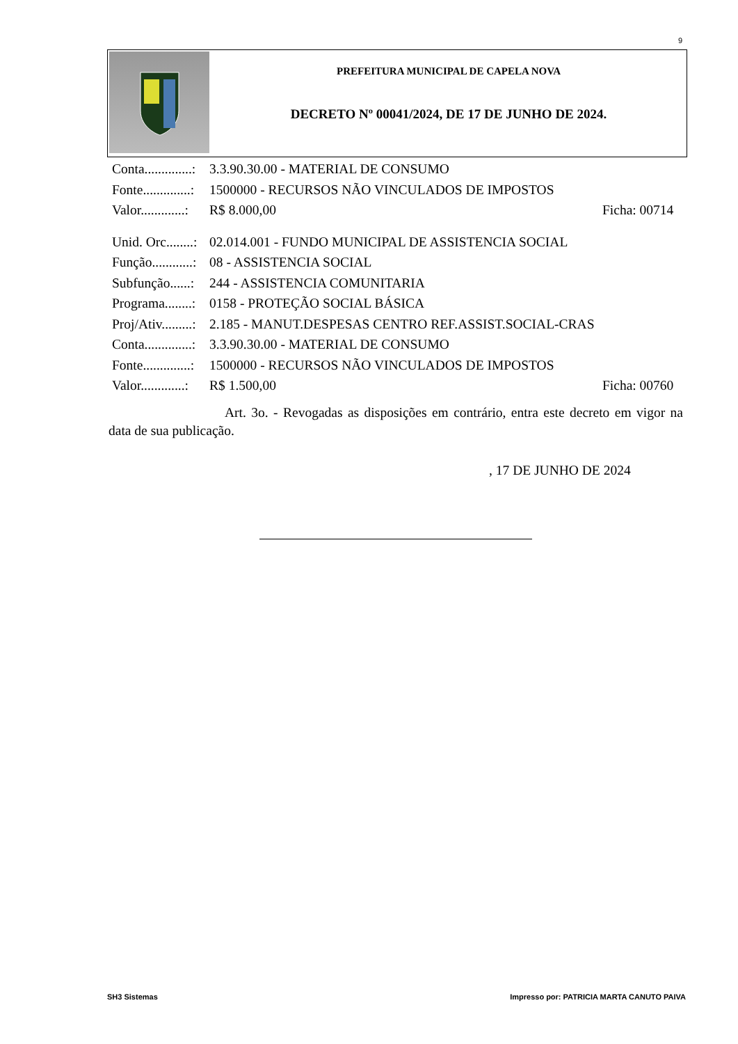9
PREFEITURA MUNICIPAL DE CAPELA NOVA
DECRETO Nº 00041/2024, DE 17 DE JUNHO DE 2024.
Conta..............: 3.3.90.30.00 - MATERIAL DE CONSUMO
Fonte..............: 1500000 - RECURSOS NÃO VINCULADOS DE IMPOSTOS
Valor.............: R$ 8.000,00 Ficha: 00714
Unid. Orc........: 02.014.001 - FUNDO MUNICIPAL DE ASSISTENCIA SOCIAL
Função............: 08 - ASSISTENCIA SOCIAL
Subfunção......: 244 - ASSISTENCIA COMUNITARIA
Programa........: 0158 - PROTEÇÃO SOCIAL BÁSICA
Proj/Ativ.........: 2.185 - MANUT.DESPESAS CENTRO REF.ASSIST.SOCIAL-CRAS
Conta..............: 3.3.90.30.00 - MATERIAL DE CONSUMO
Fonte..............: 1500000 - RECURSOS NÃO VINCULADOS DE IMPOSTOS
Valor.............: R$ 1.500,00 Ficha: 00760
Art. 3o. - Revogadas as disposições em contrário, entra este decreto em vigor na data de sua publicação.
, 17 DE JUNHO DE 2024
SH3 Sistemas Impresso por: PATRICIA MARTA CANUTO PAIVA